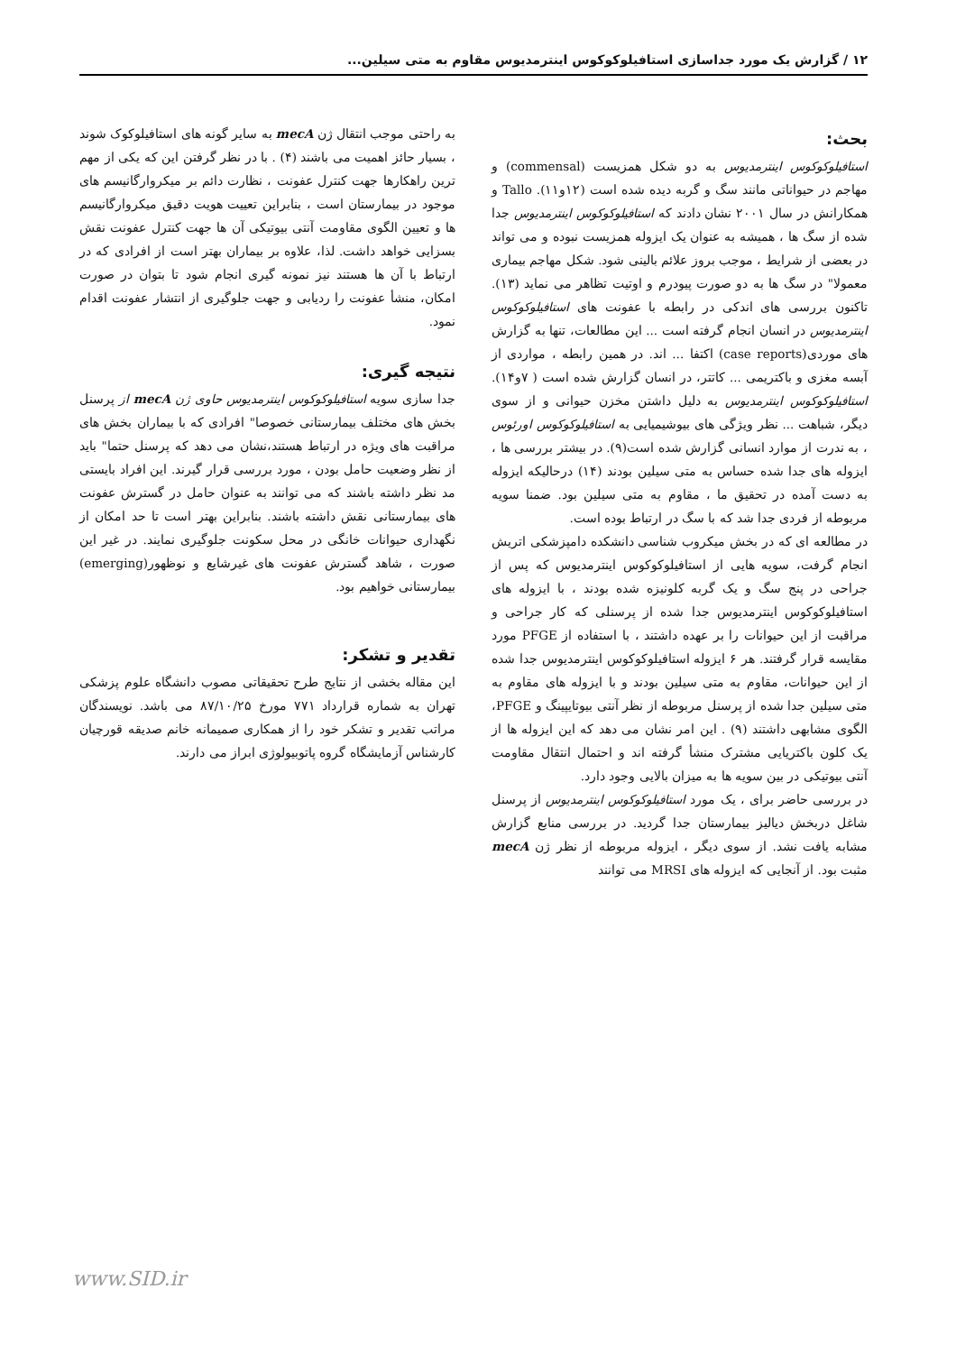۱۲ / گزارش یک مورد جداسازی استافیلوکوکوس اینترمدیوس مقاوم به متی سیلین...
بحث:
استافیلوکوکوس اینترمدیوس به دو شکل همزیست (commensal) و مهاجم در حیواناتی مانند سگ و گربه دیده شده است (۱۲و۱۱). Tallo و همکارانش در سال ۲۰۰۱ نشان دادند که استافیلوکوکوس اینترمدیوس جدا شده از سگ ها ، همیشه به عنوان یک ایزوله همزیست نبوده و می تواند در بعضی از شرایط ، موجب بروز علائم بالینی شود. شکل مهاجم بیماری معمولا" در سگ ها به دو صورت پیودرم و اوتیت تظاهر می نماید (۱۳). تاکنون بررسی های اندکی در رابطه با عفونت های استافیلوکوکوس اینترمدیوس در انسان انجام گرفته است ... این مطالعات، تنها به گزارش های موردی(case reports) اکتفا ... اند. در همین رابطه ، مواردی از آبسه مغزی و باکتریمی ... کاتتر، در انسان گزارش شده است ( ۷و۱۴). استافیلوکوکوس اینترمدیوس به دلیل داشتن مخزن حیوانی و از سوی دیگر، شباهت ... نظر ویژگی های بیوشیمیایی به استافیلوکوکوس اورئوس ، به ندرت از موارد انسانی گزارش شده است(۹). در بیشتر بررسی ها ، ایزوله های جدا شده حساس به متی سیلین بودند (۱۴) درحالیکه ایزوله به دست آمده در تحقیق ما ، مقاوم به متی سیلین بود. ضمنا سویه مربوطه از فردی جدا شد که با سگ در ارتباط بوده است.
در مطالعه ای که در بخش میکروب شناسی دانشکده دامپزشکی اتریش انجام گرفت، سویه هایی از استافیلوکوکوس اینترمدیوس که پس از جراحی در پنج سگ و یک گربه کلونیزه شده بودند ، با ایزوله های استافیلوکوکوس اینترمدیوس جدا شده از پرسنلی که کار جراحی و مراقبت از این حیوانات را بر عهده داشتند ، با استفاده از PFGE مورد مقایسه قرار گرفتند. هر ۶ ایزوله استافیلوکوکوس اینترمدیوس جدا شده از این حیوانات، مقاوم به متی سیلین بودند و با ایزوله های مقاوم به متی سیلین جدا شده از پرسنل مربوطه از نظر آنتی بیوتایپینگ و PFGE، الگوی مشابهی داشتند (۹) . این امر نشان می دهد که این ایزوله ها از یک کلون باکتریایی مشترک منشأ گرفته اند و احتمال انتقال مقاومت آنتی بیوتیکی در بین سویه ها به میزان بالایی وجود دارد.
در بررسی حاضر برای ، یک مورد استافیلوکوکوس اینترمدیوس از پرسنل شاغل دربخش دیالیز بیمارستان جدا گردید. در بررسی منابع گزارش مشابه یافت نشد. از سوی دیگر ، ایزوله مربوطه از نظر ژن mecA مثبت بود. از آنجایی که ایزوله های MRSI می توانند
به راحتی موجب انتقال ژن mecA به سایر گونه های استافیلوکوک شوند ، بسیار حائز اهمیت می باشند (۴) . با در نظر گرفتن این که یکی از مهم ترین راهکارها جهت کنترل عفونت ، نظارت دائم بر میکروارگانیسم های موجود در بیمارستان است ، بنابراین تعییت هویت دقیق میکروارگانیسم ها و تعیین الگوی مقاومت آنتی بیوتیکی آن ها جهت کنترل عفونت نقش بسزایی خواهد داشت. لذا، علاوه بر بیماران بهتر است از افرادی که در ارتباط با آن ها هستند نیز نمونه گیری انجام شود تا بتوان در صورت امکان، منشأ عفونت را ردیابی و جهت جلوگیری از انتشار عفونت اقدام نمود.
نتیجه گیری:
جدا سازی سویه استافیلوکوکوس اینترمدیوس حاوی ژن mecA از پرسنل بخش های مختلف بیمارستانی خصوصا" افرادی که با بیماران بخش های مراقبت های ویژه در ارتباط هستند،نشان می دهد که پرسنل حتما" باید از نظر وضعیت حامل بودن ، مورد بررسی قرار گیرند. این افراد بایستی مد نظر داشته باشند که می توانند به عنوان حامل در گسترش عفونت های بیمارستانی نقش داشته باشند. بنابراین بهتر است تا حد امکان از نگهداری حیوانات خانگی در محل سکونت جلوگیری نمایند. در غیر این صورت ، شاهد گسترش عفونت های غیرشایع و نوظهور(emerging) بیمارستانی خواهیم بود.
تقدیر و تشکر:
این مقاله بخشی از نتایج طرح تحقیقاتی مصوب دانشگاه علوم پزشکی تهران به شماره قرارداد ۷۷۱ مورخ ۸۷/۱۰/۲۵ می باشد. نویسندگان مراتب تقدیر و تشکر خود را از همکاری صمیمانه خانم صدیقه قورچیان کارشناس آزمایشگاه گروه پاتوبیولوژی ابراز می دارند.
www.SID.ir